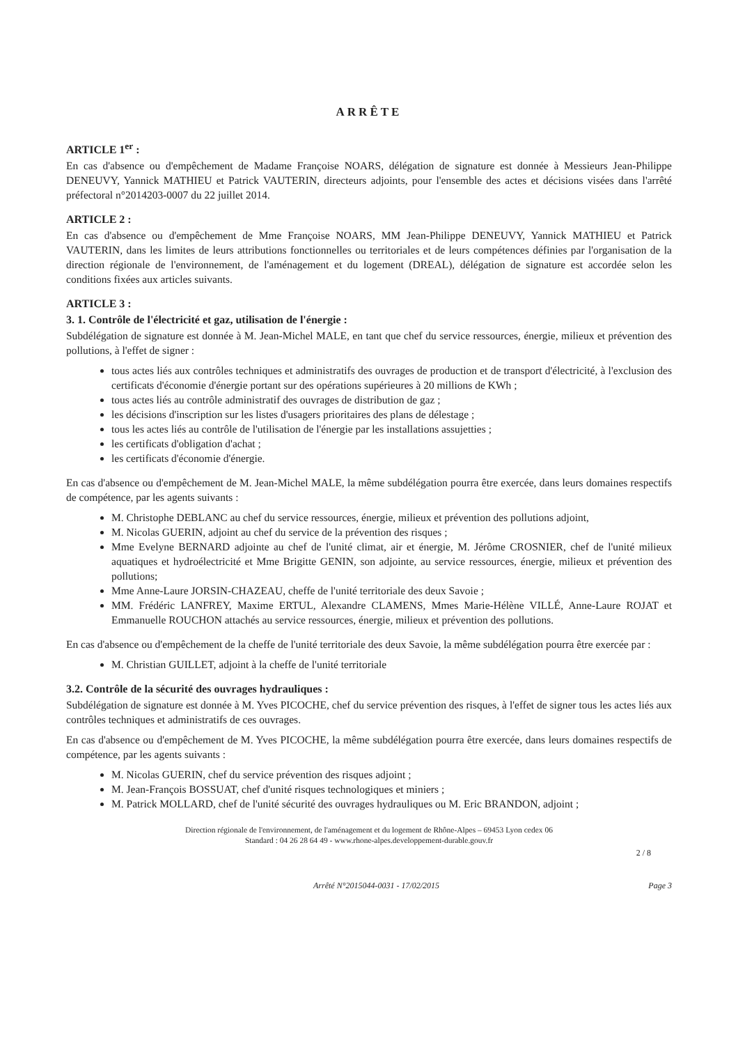ARRÊTE
ARTICLE 1<sup>er</sup> :
En cas d'absence ou d'empêchement de Madame Françoise NOARS, délégation de signature est donnée à Messieurs Jean-Philippe DENEUVY, Yannick MATHIEU et Patrick VAUTERIN, directeurs adjoints, pour l'ensemble des actes et décisions visées dans l'arrêté préfectoral n°2014203-0007 du 22 juillet 2014.
ARTICLE 2 :
En cas d'absence ou d'empêchement de Mme Françoise NOARS, MM Jean-Philippe DENEUVY, Yannick MATHIEU et Patrick VAUTERIN, dans les limites de leurs attributions fonctionnelles ou territoriales et de leurs compétences définies par l'organisation de la direction régionale de l'environnement, de l'aménagement et du logement (DREAL), délégation de signature est accordée selon les conditions fixées aux articles suivants.
ARTICLE 3 :
3. 1. Contrôle de l'électricité et gaz, utilisation de l'énergie :
Subdélégation de signature est donnée à M. Jean-Michel MALE, en tant que chef du service ressources, énergie, milieux et prévention des pollutions, à l'effet de signer :
tous actes liés aux contrôles techniques et administratifs des ouvrages de production et de transport d'électricité, à l'exclusion des certificats d'économie d'énergie portant sur des opérations supérieures à 20 millions de KWh ;
tous actes liés au contrôle administratif des ouvrages de distribution de gaz ;
les décisions d'inscription sur les listes d'usagers prioritaires des plans de délestage ;
tous les actes liés au contrôle de l'utilisation de l'énergie par les installations assujetties ;
les certificats d'obligation d'achat ;
les certificats d'économie d'énergie.
En cas d'absence ou d'empêchement de M. Jean-Michel MALE, la même subdélégation pourra être exercée, dans leurs domaines respectifs de compétence, par les agents suivants :
M. Christophe DEBLANC au chef du service ressources, énergie, milieux et prévention des pollutions adjoint,
M. Nicolas GUERIN, adjoint au chef du service de la prévention des risques ;
Mme Evelyne BERNARD adjointe au chef de l'unité climat, air et énergie, M. Jérôme CROSNIER, chef de l'unité milieux aquatiques et hydroélectricité et Mme Brigitte GENIN, son adjointe, au service ressources, énergie, milieux et prévention des pollutions;
Mme Anne-Laure JORSIN-CHAZEAU, cheffe de l'unité territoriale des deux Savoie ;
MM. Frédéric LANFREY, Maxime ERTUL, Alexandre CLAMENS, Mmes Marie-Hélène VILLÉ, Anne-Laure ROJAT et Emmanuelle ROUCHON attachés au service ressources, énergie, milieux et prévention des pollutions.
En cas d'absence ou d'empêchement de la cheffe de l'unité territoriale des deux Savoie, la même subdélégation pourra être exercée par :
M. Christian GUILLET, adjoint à la cheffe de l'unité territoriale
3.2. Contrôle de la sécurité des ouvrages hydrauliques :
Subdélégation de signature est donnée à M. Yves PICOCHE, chef du service prévention des risques, à l'effet de signer tous les actes liés aux contrôles techniques et administratifs de ces ouvrages.
En cas d'absence ou d'empêchement de M. Yves PICOCHE, la même subdélégation pourra être exercée, dans leurs domaines respectifs de compétence, par les agents suivants :
M. Nicolas GUERIN, chef du service prévention des risques adjoint ;
M. Jean-François BOSSUAT, chef d'unité risques technologiques et miniers ;
M. Patrick MOLLARD, chef de l'unité sécurité des ouvrages hydrauliques ou M. Eric BRANDON, adjoint ;
Direction régionale de l'environnement, de l'aménagement et du logement de Rhône-Alpes – 69453 Lyon cedex 06
Standard : 04 26 28 64 49 - www.rhone-alpes.developpement-durable.gouv.fr
2 / 8
Arrêté N°2015044-0031 - 17/02/2015 Page 3